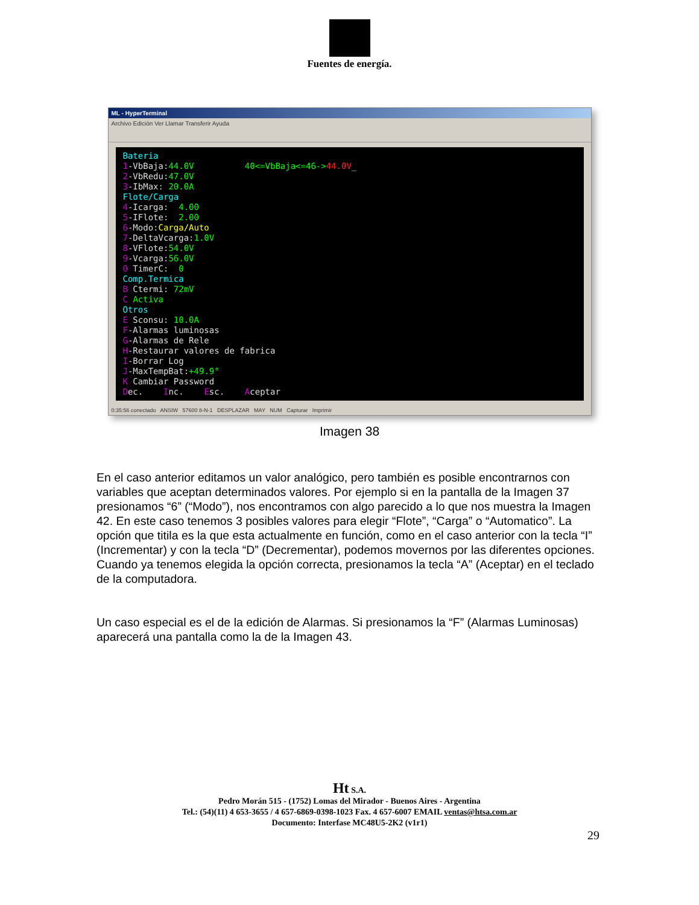Fuentes de energía.
ML - HyperTerminal
Archivo Edición Ver Llamar Transferir Ayuda
Bateria 1-VbBaja:44.0V 40<=VbBaja<=46->44.0V_ 2-VbRedu:47.0V 3-IbMax: 20.0A Flote/Carga 4-Icarga: 4.00 5-IFlote: 2.00 6-Modo:Carga/Auto 7-DeltaVcarga:1.0V 8-VFlote:54.0V 9-Vcarga:56.0V 0 TimerC: 0 Comp.Termica B Ctermi: 72mV C Activa Otros E Sconsu: 10.0A F-Alarmas luminosas G-Alarmas de Rele H-Restaurar valores de fabrica I-Borrar Log J-MaxTempBat:+49.9° K Cambiar Password Dec. Inc. Esc. Aceptar
0:35:56 conectado ANSIW 57600 8-N-1 DESPLAZAR MAY NUM Capturar Imprimir
Imagen 38
En el caso anterior editamos un valor analógico, pero también es posible encontrarnos con variables que aceptan determinados valores. Por ejemplo si en la pantalla de la Imagen 37 presionamos “6” (“Modo”), nos encontramos con algo parecido a lo que nos muestra la Imagen 42. En este caso tenemos 3 posibles valores para elegir “Flote”, “Carga” o “Automatico”. La opción que titila es la que esta actualmente en función, como en el caso anterior con la tecla “I” (Incrementar) y con la tecla “D” (Decrementar), podemos movernos por las diferentes opciones. Cuando ya tenemos elegida la opción correcta, presionamos la tecla “A” (Aceptar) en el teclado de la computadora.
Un caso especial es el de la edición de Alarmas. Si presionamos la “F” (Alarmas Luminosas) aparecerá una pantalla como la de la Imagen 43.
Ht S.A.
Pedro Morán 515 - (1752) Lomas del Mirador - Buenos Aires - Argentina
Tel.: (54)(11) 4 653-3655 / 4 657-6869-0398-1023 Fax. 4 657-6007 EMAIL ventas@htsa.com.ar
Documento: Interfase MC48U5-2K2 (v1r1)
29